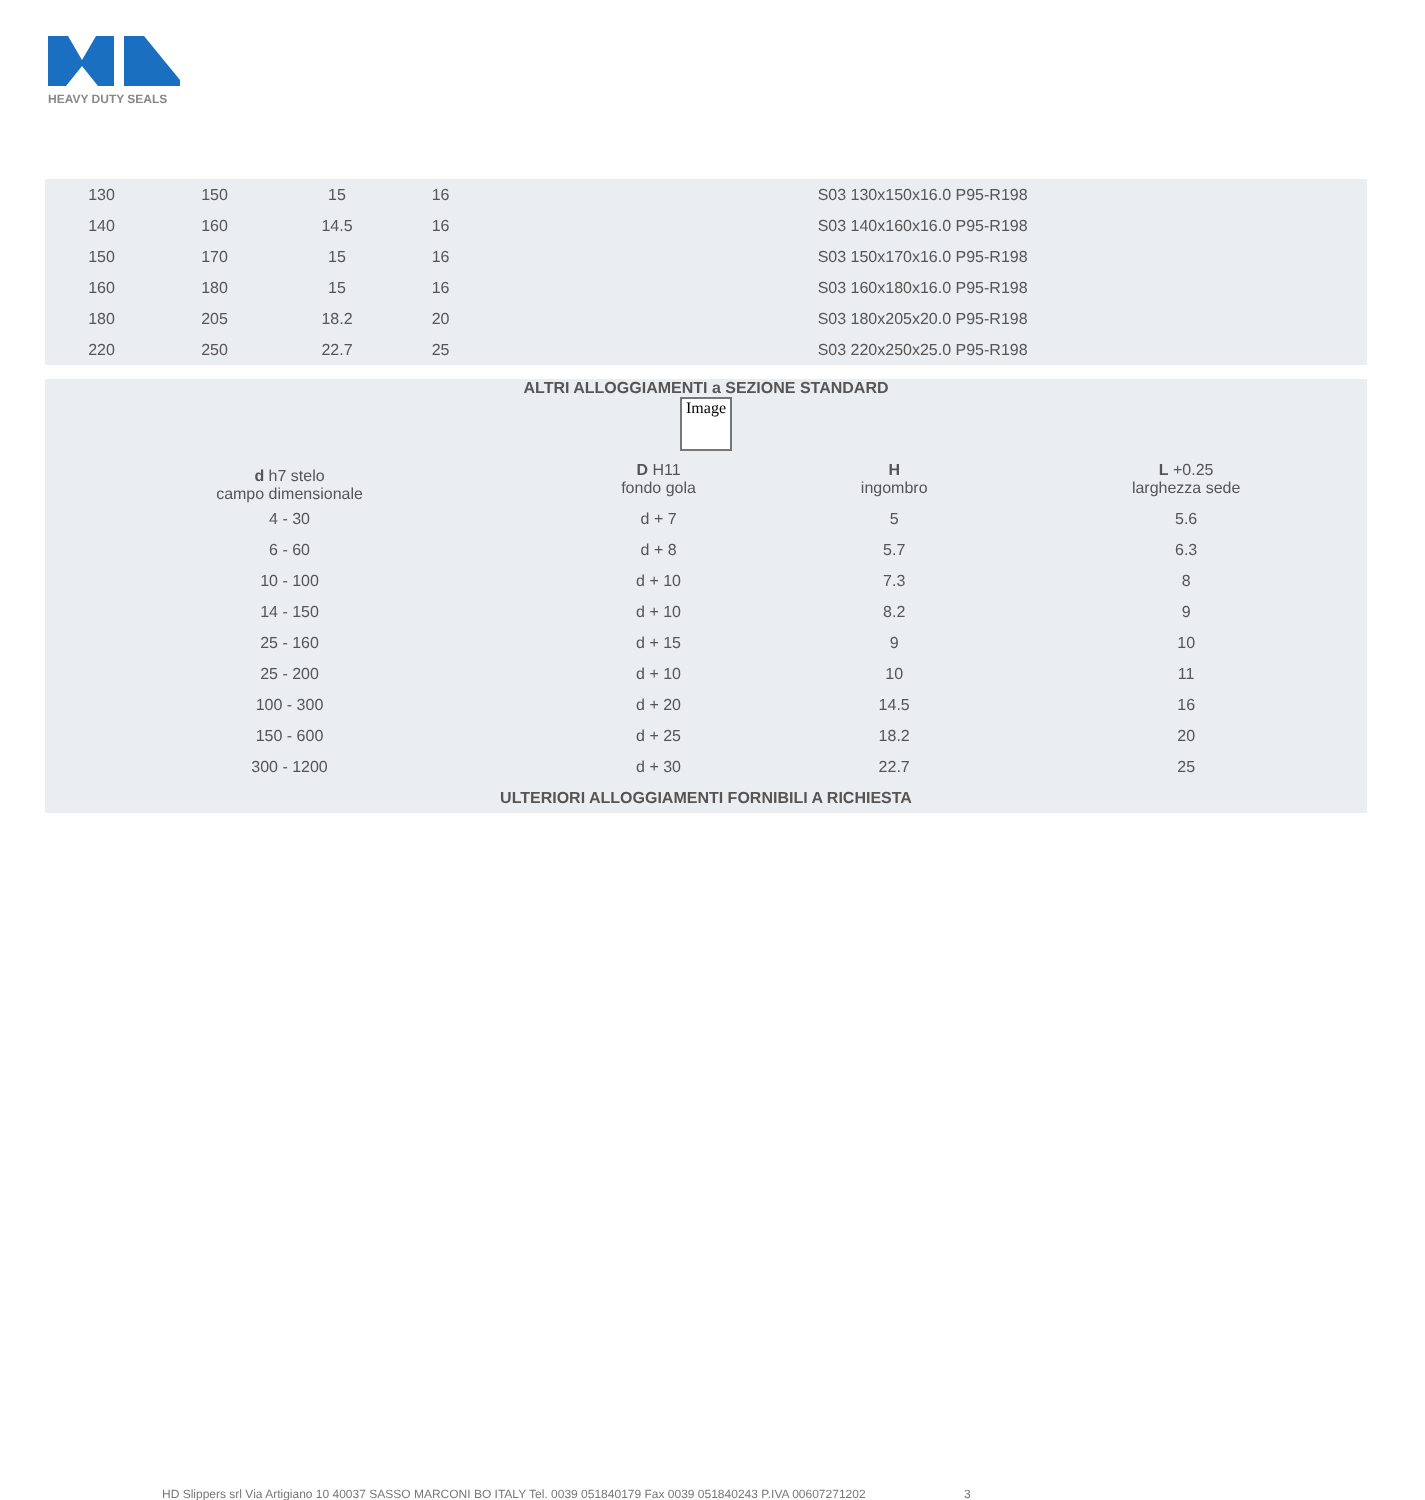HEAVY DUTY SEALS
| 130 | 150 | 15 | 16 | S03 130x150x16.0 P95-R198 |
| 140 | 160 | 14.5 | 16 | S03 140x160x16.0 P95-R198 |
| 150 | 170 | 15 | 16 | S03 150x170x16.0 P95-R198 |
| 160 | 180 | 15 | 16 | S03 160x180x16.0 P95-R198 |
| 180 | 205 | 18.2 | 20 | S03 180x205x20.0 P95-R198 |
| 220 | 250 | 22.7 | 25 | S03 220x250x25.0 P95-R198 |
| ALTRI ALLOGGIAMENTI a SEZIONE STANDARD Image | | | |
| d h7 stelo campo dimensionale | D H11 fondo gola | H ingombro | L +0.25 larghezza sede |
| 4 - 30 | d + 7 | 5 | 5.6 |
| 6 - 60 | d + 8 | 5.7 | 6.3 |
| 10 - 100 | d + 10 | 7.3 | 8 |
| 14 - 150 | d + 10 | 8.2 | 9 |
| 25 - 160 | d + 15 | 9 | 10 |
| 25 - 200 | d + 10 | 10 | 11 |
| 100 - 300 | d + 20 | 14.5 | 16 |
| 150 - 600 | d + 25 | 18.2 | 20 |
| 300 - 1200 | d + 30 | 22.7 | 25 |
| ULTERIORI ALLOGGIAMENTI FORNIBILI A RICHIESTA | | | |
HD Slippers srl Via Artigiano 10 40037 SASSO MARCONI BO ITALY Tel. 0039 051840179 Fax 0039 051840243 P.IVA 00607271202 3